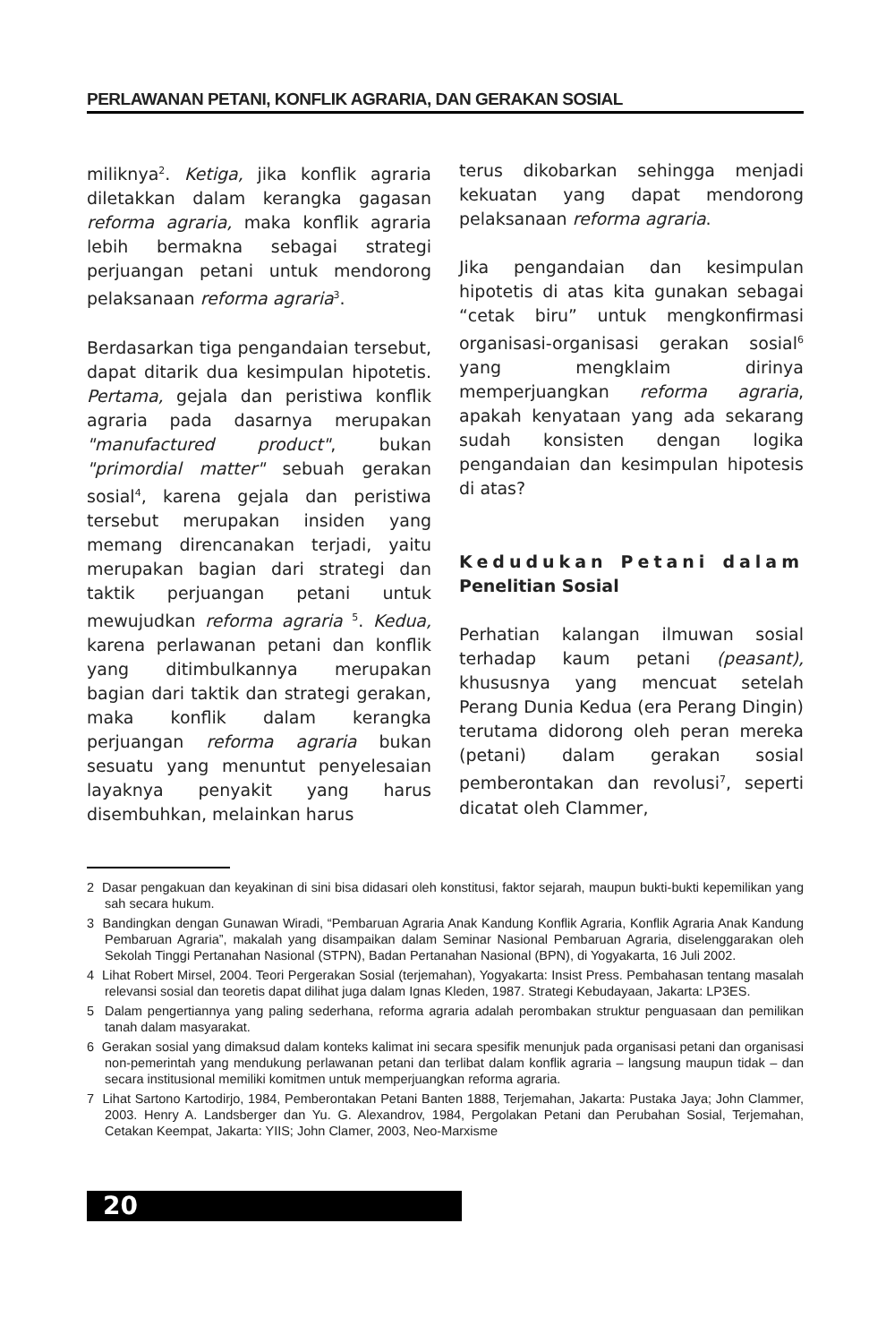PERLAWANAN PETANI, KONFLIK AGRARIA, DAN GERAKAN SOSIAL
miliknya<sup>2</sup>. Ketiga, jika konflik agraria diletakkan dalam kerangka gagasan reforma agraria, maka konflik agraria lebih bermakna sebagai strategi perjuangan petani untuk mendorong pelaksanaan reforma agraria<sup>3</sup>.
Berdasarkan tiga pengandaian tersebut, dapat ditarik dua kesimpulan hipotetis. Pertama, gejala dan peristiwa konflik agraria pada dasarnya merupakan "manufactured product", bukan "primordial matter" sebuah gerakan sosial<sup>4</sup>, karena gejala dan peristiwa tersebut merupakan insiden yang memang direncanakan terjadi, yaitu merupakan bagian dari strategi dan taktik perjuangan petani untuk mewujudkan reforma agraria <sup>5</sup>. Kedua, karena perlawanan petani dan konflik yang ditimbulkannya merupakan bagian dari taktik dan strategi gerakan, maka konflik dalam kerangka perjuangan reforma agraria bukan sesuatu yang menuntut penyelesaian layaknya penyakit yang harus disembuhkan, melainkan harus
terus dikobarkan sehingga menjadi kekuatan yang dapat mendorong pelaksanaan reforma agraria.
Jika pengandaian dan kesimpulan hipotetis di atas kita gunakan sebagai “cetak biru” untuk mengkonfirmasi organisasi-organisasi gerakan sosial<sup>6</sup> yang mengklaim dirinya memperjuangkan reforma agraria, apakah kenyataan yang ada sekarang sudah konsisten dengan logika pengandaian dan kesimpulan hipotesis di atas?
Kedudukan Petani dalam Penelitian Sosial
Perhatian kalangan ilmuwan sosial terhadap kaum petani (peasant), khususnya yang mencuat setelah Perang Dunia Kedua (era Perang Dingin) terutama didorong oleh peran mereka (petani) dalam gerakan sosial pemberontakan dan revolusi<sup>7</sup>, seperti dicatat oleh Clammer,
2 Dasar pengakuan dan keyakinan di sini bisa didasari oleh konstitusi, faktor sejarah, maupun bukti-bukti kepemilikan yang sah secara hukum.
3 Bandingkan dengan Gunawan Wiradi, “Pembaruan Agraria Anak Kandung Konflik Agraria, Konflik Agraria Anak Kandung Pembaruan Agraria”, makalah yang disampaikan dalam Seminar Nasional Pembaruan Agraria, diselenggarakan oleh Sekolah Tinggi Pertanahan Nasional (STPN), Badan Pertanahan Nasional (BPN), di Yogyakarta, 16 Juli 2002.
4 Lihat Robert Mirsel, 2004. Teori Pergerakan Sosial (terjemahan), Yogyakarta: Insist Press. Pembahasan tentang masalah relevansi sosial dan teoretis dapat dilihat juga dalam Ignas Kleden, 1987. Strategi Kebudayaan, Jakarta: LP3ES.
5 Dalam pengertiannya yang paling sederhana, reforma agraria adalah perombakan struktur penguasaan dan pemilikan tanah dalam masyarakat.
6 Gerakan sosial yang dimaksud dalam konteks kalimat ini secara spesifik menunjuk pada organisasi petani dan organisasi non-pemerintah yang mendukung perlawanan petani dan terlibat dalam konflik agraria – langsung maupun tidak – dan secara institusional memiliki komitmen untuk memperjuangkan reforma agraria.
7 Lihat Sartono Kartodirjo, 1984, Pemberontakan Petani Banten 1888, Terjemahan, Jakarta: Pustaka Jaya; John Clammer, 2003. Henry A. Landsberger dan Yu. G. Alexandrov, 1984, Pergolakan Petani dan Perubahan Sosial, Terjemahan, Cetakan Keempat, Jakarta: YIIS; John Clamer, 2003, Neo-Marxisme
20